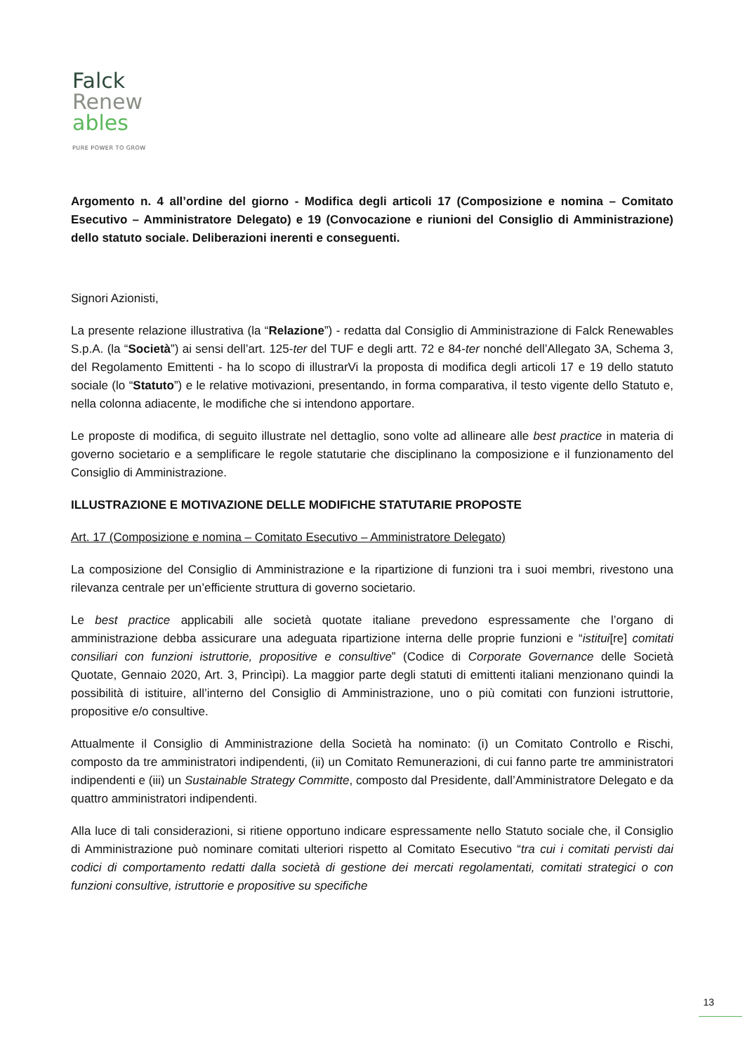Falck
Renew
ables
PURE POWER TO GROW
Argomento n. 4 all’ordine del giorno - Modifica degli articoli 17 (Composizione e nomina – Comitato Esecutivo – Amministratore Delegato) e 19 (Convocazione e riunioni del Consiglio di Amministrazione) dello statuto sociale. Deliberazioni inerenti e conseguenti.
Signori Azionisti,
La presente relazione illustrativa (la “Relazione”) - redatta dal Consiglio di Amministrazione di Falck Renewables S.p.A. (la “Società”) ai sensi dell’art. 125-ter del TUF e degli artt. 72 e 84-ter nonché dell’Allegato 3A, Schema 3, del Regolamento Emittenti - ha lo scopo di illustrarVi la proposta di modifica degli articoli 17 e 19 dello statuto sociale (lo “Statuto”) e le relative motivazioni, presentando, in forma comparativa, il testo vigente dello Statuto e, nella colonna adiacente, le modifiche che si intendono apportare.
Le proposte di modifica, di seguito illustrate nel dettaglio, sono volte ad allineare alle best practice in materia di governo societario e a semplificare le regole statutarie che disciplinano la composizione e il funzionamento del Consiglio di Amministrazione.
ILLUSTRAZIONE E MOTIVAZIONE DELLE MODIFICHE STATUTARIE PROPOSTE
Art. 17 (Composizione e nomina – Comitato Esecutivo – Amministratore Delegato)
La composizione del Consiglio di Amministrazione e la ripartizione di funzioni tra i suoi membri, rivestono una rilevanza centrale per un’efficiente struttura di governo societario.
Le best practice applicabili alle società quotate italiane prevedono espressamente che l’organo di amministrazione debba assicurare una adeguata ripartizione interna delle proprie funzioni e “istitui[re] comitati consiliari con funzioni istruttorie, propositive e consultive” (Codice di Corporate Governance delle Società Quotate, Gennaio 2020, Art. 3, Princìpi). La maggior parte degli statuti di emittenti italiani menzionano quindi la possibilità di istituire, all’interno del Consiglio di Amministrazione, uno o più comitati con funzioni istruttorie, propositive e/o consultive.
Attualmente il Consiglio di Amministrazione della Società ha nominato: (i) un Comitato Controllo e Rischi, composto da tre amministratori indipendenti, (ii) un Comitato Remunerazioni, di cui fanno parte tre amministratori indipendenti e (iii) un Sustainable Strategy Committe, composto dal Presidente, dall’Amministratore Delegato e da quattro amministratori indipendenti.
Alla luce di tali considerazioni, si ritiene opportuno indicare espressamente nello Statuto sociale che, il Consiglio di Amministrazione può nominare comitati ulteriori rispetto al Comitato Esecutivo “tra cui i comitati pervisti dai codici di comportamento redatti dalla società di gestione dei mercati regolamentati, comitati strategici o con funzioni consultive, istruttorie e propositive su specifiche
13